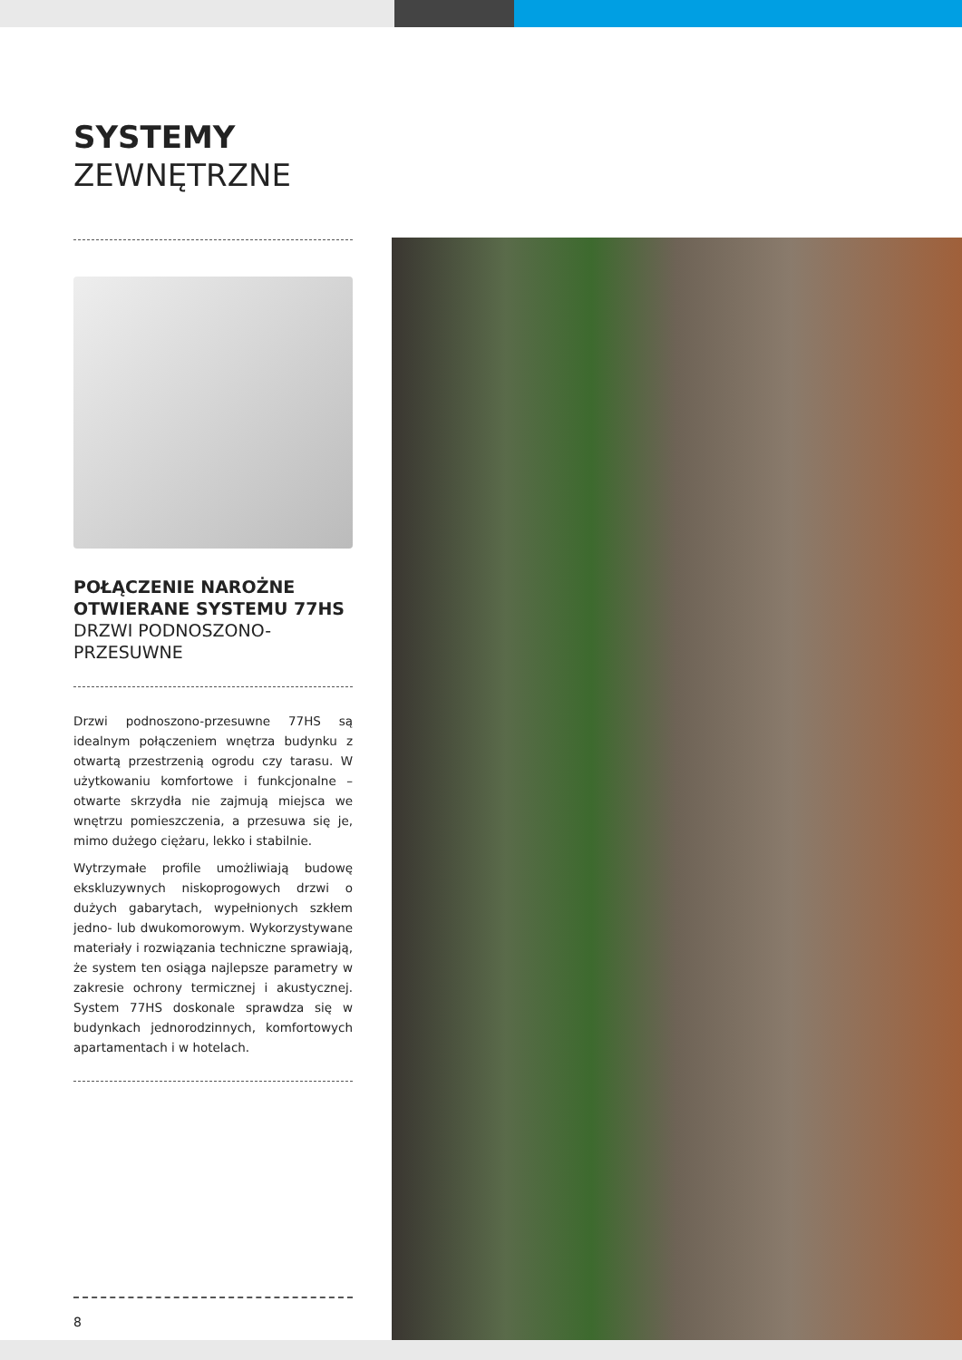SYSTEMY
ZEWNĘTRZNE
POŁĄCZENIE NAROŻNE OTWIERANE SYSTEMU 77HS
DRZWI PODNOSZONO-PRZESUWNE
Drzwi podnoszono-przesuwne 77HS są idealnym połączeniem wnętrza budynku z otwartą przestrzenią ogrodu czy tarasu. W użytkowaniu komfortowe i funkcjonalne – otwarte skrzydła nie zajmują miejsca we wnętrzu pomieszczenia, a przesuwa się je, mimo dużego ciężaru, lekko i stabilnie.
Wytrzymałe profile umożliwiają budowę ekskluzywnych niskoprogowych drzwi o dużych gabarytach, wypełnionych szkłem jedno- lub dwukomorowym. Wykorzystywane materiały i rozwiązania techniczne sprawiają, że system ten osiąga najlepsze parametry w zakresie ochrony termicznej i akustycznej. System 77HS doskonale sprawdza się w budynkach jednorodzinnych, komfortowych apartamentach i w hotelach.
8